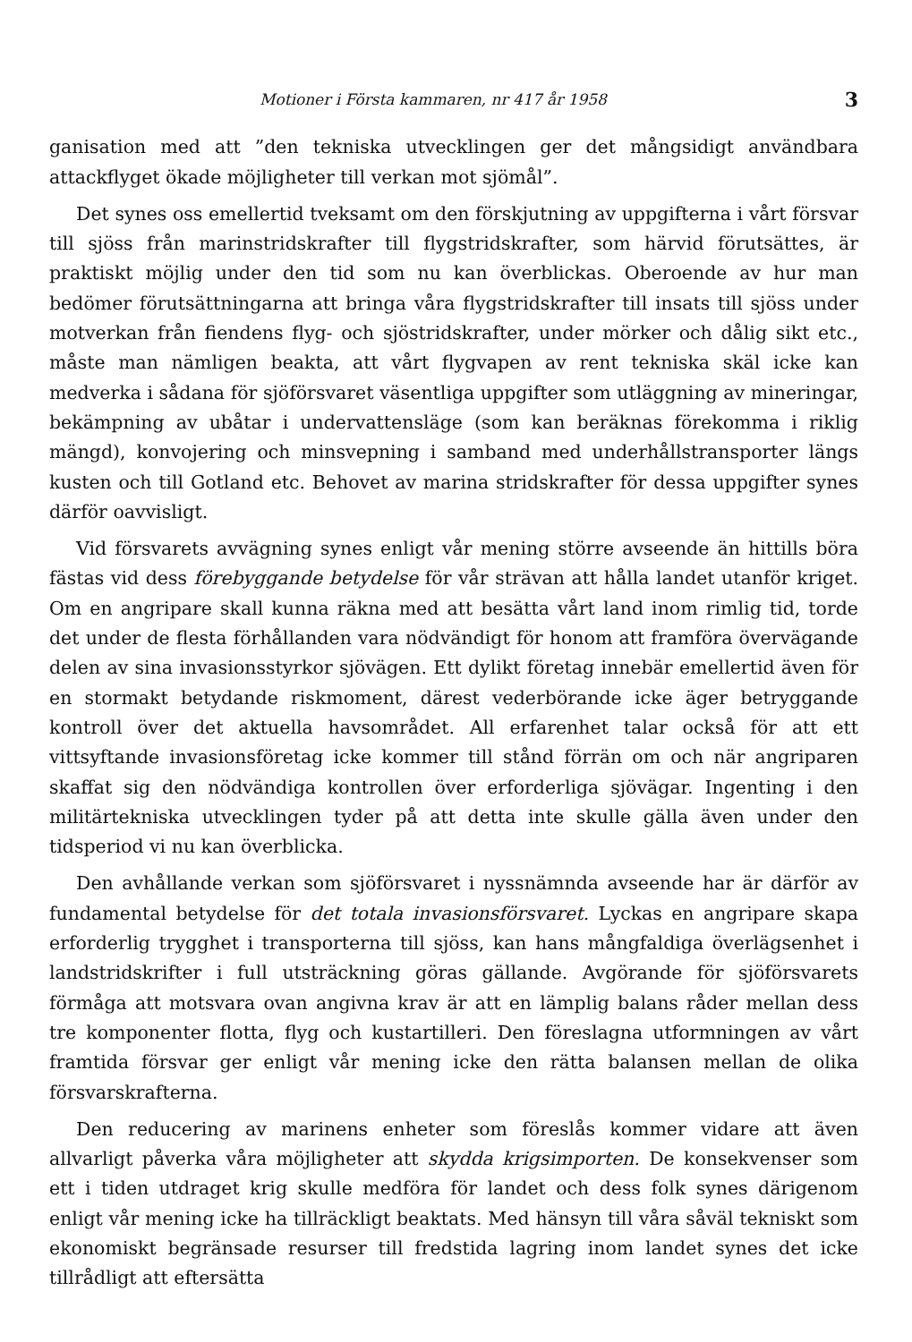Motioner i Första kammaren, nr 417 år 1958 3
ganisation med att ”den tekniska utvecklingen ger det mångsidigt användbara attackflyget ökade möjligheter till verkan mot sjömål”.
Det synes oss emellertid tveksamt om den förskjutning av uppgifterna i vårt försvar till sjöss från marinstridskrafter till flygstridskrafter, som härvid förutsättes, är praktiskt möjlig under den tid som nu kan överblickas. Oberoende av hur man bedömer förutsättningarna att bringa våra flygstridskrafter till insats till sjöss under motverkan från fiendens flyg- och sjöstridskrafter, under mörker och dålig sikt etc., måste man nämligen beakta, att vårt flygvapen av rent tekniska skäl icke kan medverka i sådana för sjöförsvaret väsentliga uppgifter som utläggning av mineringar, bekämpning av ubåtar i undervattensläge (som kan beräknas förekomma i riklig mängd), konvojering och minsvepning i samband med underhållstransporter längs kusten och till Gotland etc. Behovet av marina stridskrafter för dessa uppgifter synes därför oavvisligt.
Vid försvarets avvägning synes enligt vår mening större avseende än hittills böra fästas vid dess förebyggande betydelse för vår strävan att hålla landet utanför kriget. Om en angripare skall kunna räkna med att besätta vårt land inom rimlig tid, torde det under de flesta förhållanden vara nödvändigt för honom att framföra övervägande delen av sina invasionsstyrkor sjövägen. Ett dylikt företag innebär emellertid även för en stormakt betydande riskmoment, därest vederbörande icke äger betryggande kontroll över det aktuella havsområdet. All erfarenhet talar också för att ett vittsyftande invasionsföretag icke kommer till stånd förrän om och när angriparen skaffat sig den nödvändiga kontrollen över erforderliga sjövägar. Ingenting i den militärtekniska utvecklingen tyder på att detta inte skulle gälla även under den tidsperiod vi nu kan överblicka.
Den avhållande verkan som sjöförsvaret i nyssnämnda avseende har är därför av fundamental betydelse för det totala invasionsförsvaret. Lyckas en angripare skapa erforderlig trygghet i transporterna till sjöss, kan hans mångfaldiga överlägsenhet i landstridskrifter i full utsträckning göras gällande. Avgörande för sjöförsvarets förmåga att motsvara ovan angivna krav är att en lämplig balans råder mellan dess tre komponenter flotta, flyg och kustartilleri. Den föreslagna utformningen av vårt framtida försvar ger enligt vår mening icke den rätta balansen mellan de olika försvarskrafterna.
Den reducering av marinens enheter som föreslås kommer vidare att även allvarligt påverka våra möjligheter att skydda krigsimporten. De konsekvenser som ett i tiden utdraget krig skulle medföra för landet och dess folk synes därigenom enligt vår mening icke ha tillräckligt beaktats. Med hänsyn till våra såväl tekniskt som ekonomiskt begränsade resurser till fredstida lagring inom landet synes det icke tillrådligt att eftersätta